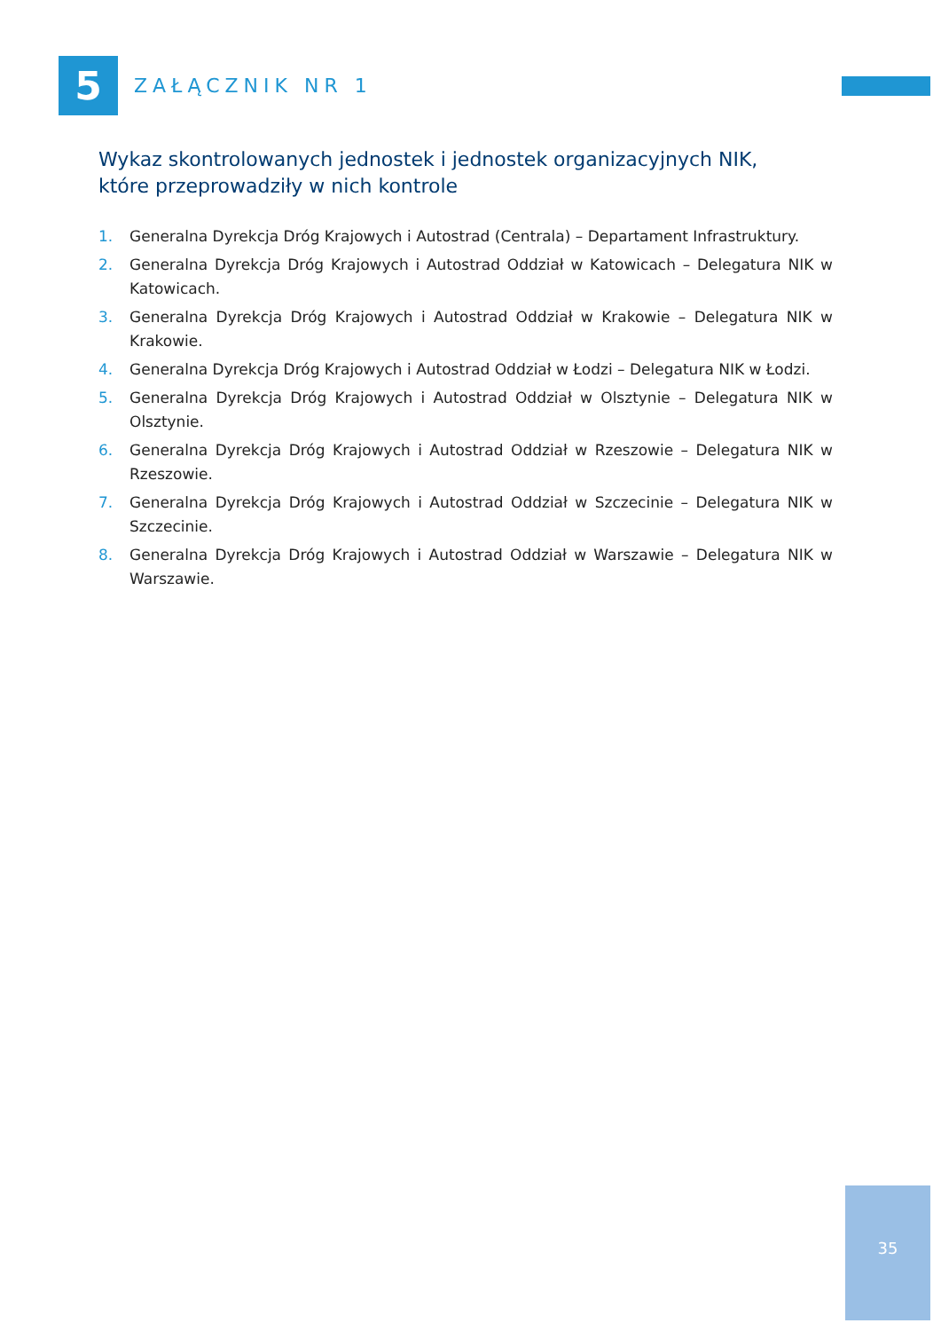5
ZAŁĄCZNIK NR 1
Wykaz skontrolowanych jednostek i jednostek organizacyjnych NIK,
które przeprowadziły w nich kontrole
1. Generalna Dyrekcja Dróg Krajowych i Autostrad (Centrala) – Departament Infrastruktury.
2. Generalna Dyrekcja Dróg Krajowych i Autostrad Oddział w Katowicach – Delegatura NIK w Katowicach.
3. Generalna Dyrekcja Dróg Krajowych i Autostrad Oddział w Krakowie – Delegatura NIK w Krakowie.
4. Generalna Dyrekcja Dróg Krajowych i Autostrad Oddział w Łodzi – Delegatura NIK w Łodzi.
5. Generalna Dyrekcja Dróg Krajowych i Autostrad Oddział w Olsztynie – Delegatura NIK w Olsztynie.
6. Generalna Dyrekcja Dróg Krajowych i Autostrad Oddział w Rzeszowie – Delegatura NIK w Rzeszowie.
7. Generalna Dyrekcja Dróg Krajowych i Autostrad Oddział w Szczecinie – Delegatura NIK w Szczecinie.
8. Generalna Dyrekcja Dróg Krajowych i Autostrad Oddział w Warszawie – Delegatura NIK w Warszawie.
35